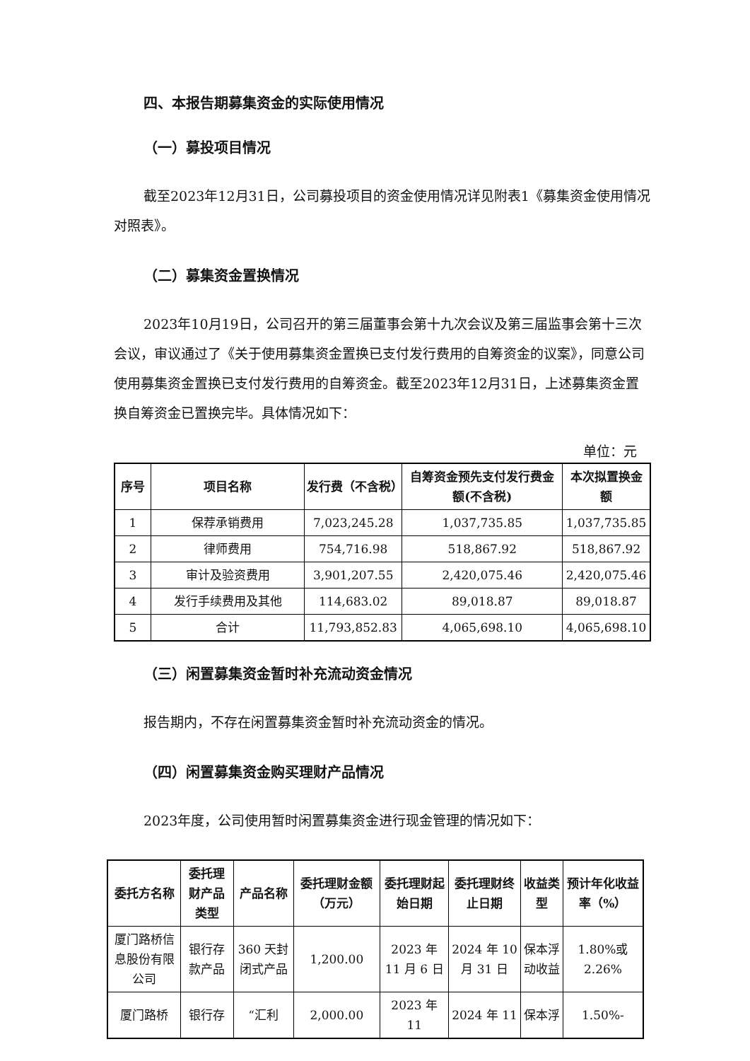四、本报告期募集资金的实际使用情况
（一）募投项目情况
截至2023年12月31日，公司募投项目的资金使用情况详见附表1《募集资金使用情况对照表》。
（二）募集资金置换情况
2023年10月19日，公司召开的第三届董事会第十九次会议及第三届监事会第十三次会议，审议通过了《关于使用募集资金置换已支付发行费用的自筹资金的议案》，同意公司使用募集资金置换已支付发行费用的自筹资金。截至2023年12月31日，上述募集资金置换自筹资金已置换完毕。具体情况如下：
单位：元
| 序号 | 项目名称 | 发行费（不含税） | 自筹资金预先支付发行费金额(不含税) | 本次拟置换金额 |
| --- | --- | --- | --- | --- |
| 1 | 保荐承销费用 | 7,023,245.28 | 1,037,735.85 | 1,037,735.85 |
| 2 | 律师费用 | 754,716.98 | 518,867.92 | 518,867.92 |
| 3 | 审计及验资费用 | 3,901,207.55 | 2,420,075.46 | 2,420,075.46 |
| 4 | 发行手续费用及其他 | 114,683.02 | 89,018.87 | 89,018.87 |
| 5 | 合计 | 11,793,852.83 | 4,065,698.10 | 4,065,698.10 |
（三）闲置募集资金暂时补充流动资金情况
报告期内，不存在闲置募集资金暂时补充流动资金的情况。
（四）闲置募集资金购买理财产品情况
2023年度，公司使用暂时闲置募集资金进行现金管理的情况如下：
| 委托方名称 | 委托理财产品类型 | 产品名称 | 委托理财金额（万元） | 委托理财起始日期 | 委托理财终止日期 | 收益类型 | 预计年化收益率（%） |
| --- | --- | --- | --- | --- | --- | --- | --- |
| 厦门路桥信息股份有限公司 | 银行存款产品 | 360 天封闭式产品 | 1,200.00 | 2023 年 11 月 6 日 | 2024 年 10 月 31 日 | 保本浮动收益 | 1.80%或 2.26% |
| 厦门路桥 | 银行存 | “汇利 | 2,000.00 | 2023 年 11 | 2024 年 11 | 保本浮 | 1.50%- |